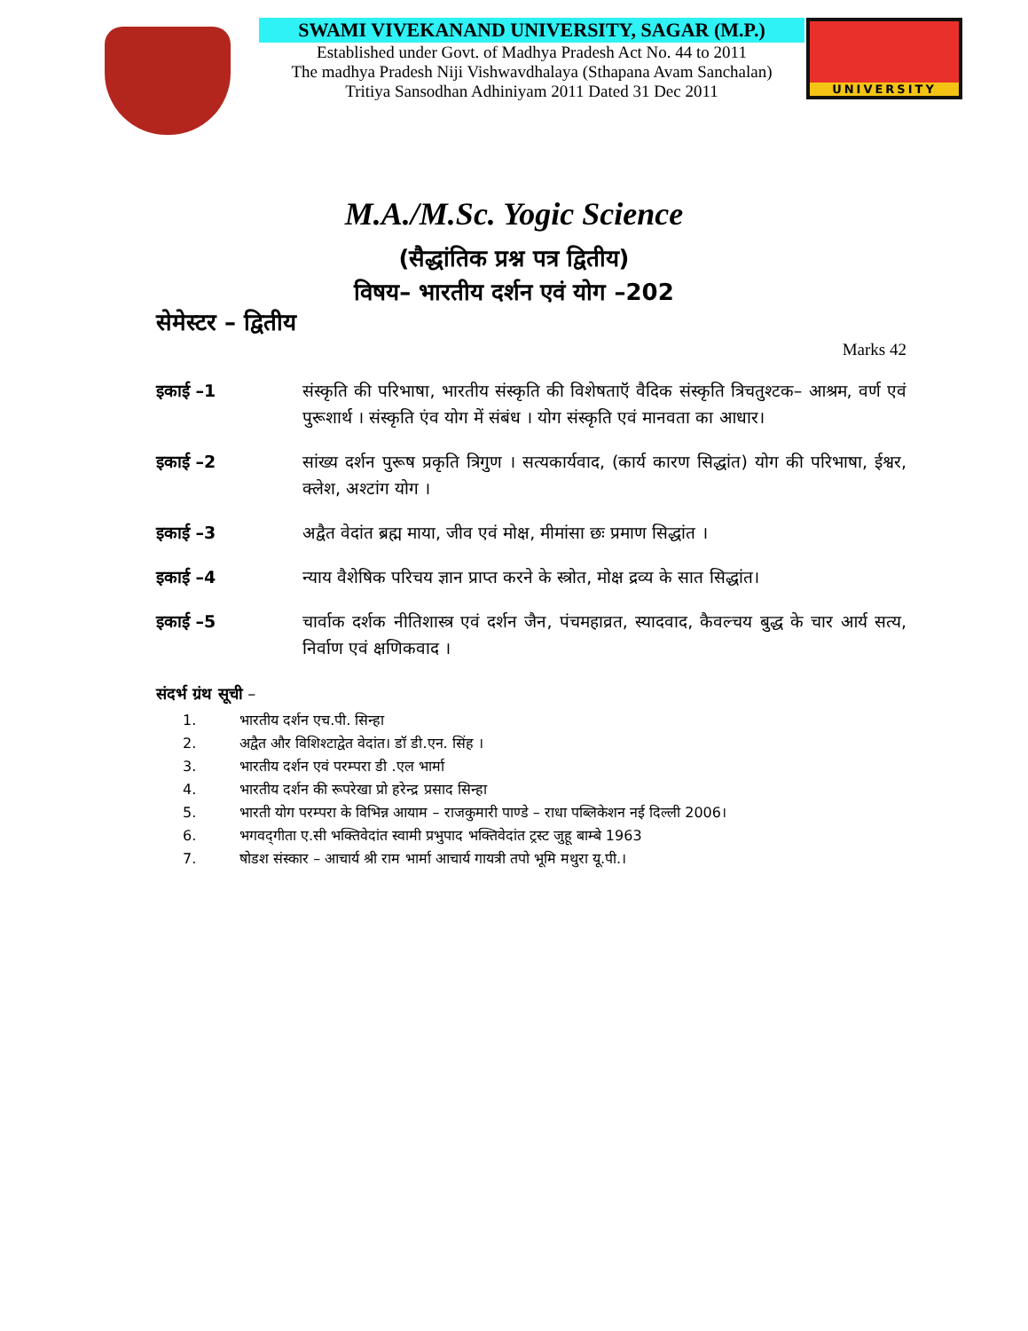SWAMI VIVEKANAND UNIVERSITY, SAGAR (M.P.)
Established under Govt. of Madhya Pradesh Act No. 44 to 2011
The madhya Pradesh Niji Vishwavdhalaya (Sthapana Avam Sanchalan)
Tritiya Sansodhan Adhiniyam 2011 Dated 31 Dec 2011
UNIVERSITY
M.A./M.Sc. Yogic Science
(सैद्धांतिक प्रश्न पत्र द्वितीय)
विषय– भारतीय दर्शन एवं योग –202
सेमेस्टर – द्वितीय
Marks 42
इकाई –1 संस्कृति की परिभाषा, भारतीय संस्कृति की विशेषताऍ वैदिक संस्कृति त्रिचतुश्टक– आश्रम, वर्ण एवं पुरूशार्थ । संस्कृति एंव योग में संबंध । योग संस्कृति एवं मानवता का आधार।
इकाई –2 सांख्य दर्शन पुरूष प्रकृति त्रिगुण । सत्यकार्यवाद, (कार्य कारण सिद्धांत) योग की परिभाषा, ईश्वर, क्लेश, अश्टांग योग ।
इकाई –3 अद्वैत वेदांत ब्रह्म माया, जीव एवं मोक्ष, मीमांसा छः प्रमाण सिद्धांत ।
इकाई –4 न्याय वैशेषिक परिचय ज्ञान प्राप्त करने के स्त्रोत, मोक्ष द्रव्य के सात सिद्धांत।
इकाई –5 चार्वाक दर्शक नीतिशास्त्र एवं दर्शन जैन, पंचमहाव्रत, स्यादवाद, कैवल्चय बुद्ध के चार आर्य सत्य, निर्वाण एवं क्षणिकवाद ।
संदर्भ ग्रंथ सूची –
1. भारतीय दर्शन एच.पी. सिन्हा
2. अद्वैत और विशिश्टाद्वेत वेदांत। डॉ डी.एन. सिंह ।
3. भारतीय दर्शन एवं परम्परा डी .एल भार्मा
4. भारतीय दर्शन की रूपरेखा प्रो हरेन्द्र प्रसाद सिन्हा
5. भारती योग परम्परा के विभिन्न आयाम – राजकुमारी पाण्डे – राधा पब्लिकेशन नई दिल्ली 2006।
6. भगवद्‌गीता ए.सी भक्तिवेदांत स्वामी प्रभुपाद भक्तिवेदांत ट्रस्ट जुहू बाम्बे 1963
7. षोडश संस्कार – आचार्य श्री राम भार्मा आचार्य गायत्री तपो भूमि मथुरा यू.पी.।